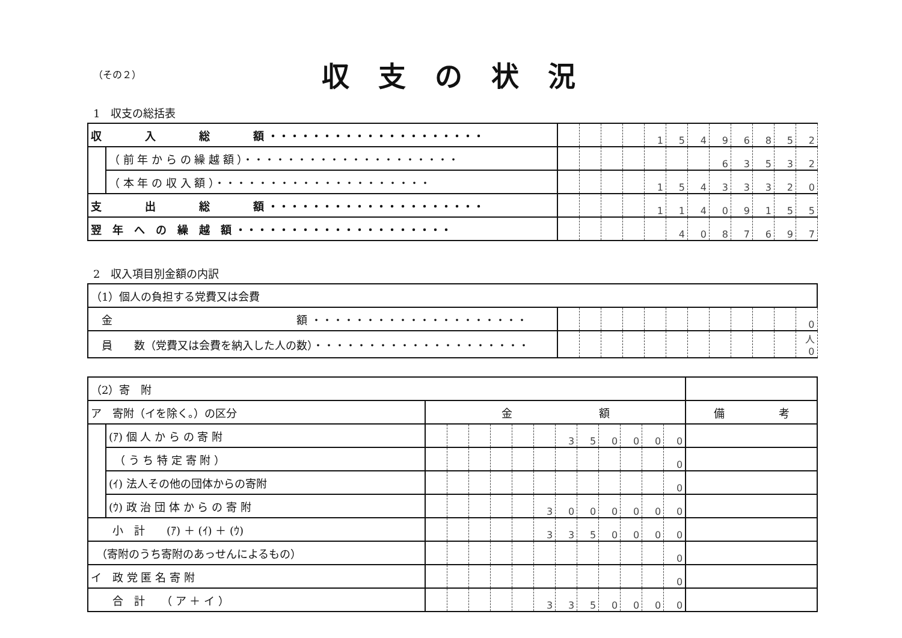（その２）
収支の状況
1　収支の総括表
| 収 入 総 額 ・・・・・・・・・・・・・・・・・・・・ | | | | | | 1 | 5 | 4 | 9 | 6 | 8 | 5 | 2 |
| | （ 前 年 か ら の 繰 越 額 ）・・・・・・・・・・・・・・・・・・・・ | | | | | | | | 6 | 3 | 5 | 3 | 2 |
| | （ 本 年 の 収 入 額 ）・・・・・・・・・・・・・・・・・・・・ | | | | | 1 | 5 | 4 | 3 | 3 | 3 | 2 | 0 |
| 支 出 総 額 ・・・・・・・・・・・・・・・・・・・・ | | | | | | 1 | 1 | 4 | 0 | 9 | 1 | 5 | 5 |
| 翌 年 へ の 繰 越 額 ・・・・・・・・・・・・・・・・・・・・ | | | | | | | 4 | 0 | 8 | 7 | 6 | 9 | 7 |
2　収入項目別金額の内訳
| （1）個人の負担する党費又は会費 | | | | | | | | | | | | |
| 金 額 ・・・・・・・・・・・・・・・・・・・・ | | | | | | | | | | | | 0 |
| 員 数（党費又は会費を納入した人の数）・・・・・・・・・・・・・・・・・・・・ | | | | | | | | | | | | 人 0 |
| （2）寄 附 | | | | | | | | | | | | | | |
| ア 寄附（イを除く。）の区分 | | 金 額 | | | | | | | | | | | | 備 考 |
| | (ｱ) 個 人 か ら の 寄 附 | | | | | | | 3 | 5 | 0 | 0 | 0 | 0 | |
| | （ う ち 特 定 寄 附 ） | | | | | | | | | | | | 0 | |
| | (ｲ) 法人その他の団体からの寄附 | | | | | | | | | | | | 0 | |
| | (ｳ) 政 治 団 体 か ら の 寄 附 | | | | | | 3 | 0 | 0 | 0 | 0 | 0 | 0 | |
| 小 計 (ｱ) ＋ (ｲ) ＋ (ｳ) | | | | | | | 3 | 3 | 5 | 0 | 0 | 0 | 0 | |
| （寄附のうち寄附のあっせんによるもの） | | | | | | | | | | | | | 0 | |
| イ 政 党 匿 名 寄 附 | | | | | | | | | | | | | 0 | |
| 合 計 （ ア ＋ イ ） | | | | | | | 3 | 3 | 5 | 0 | 0 | 0 | 0 | |